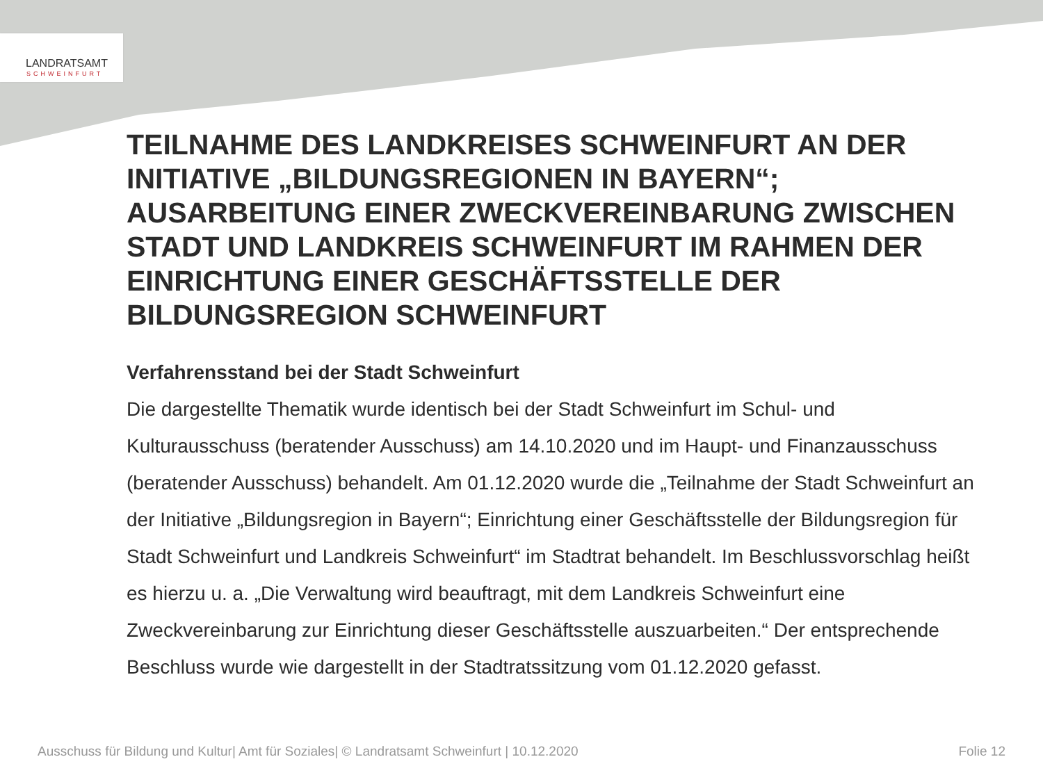LANDRATSAMT
SCHWEINFURT
TEILNAHME DES LANDKREISES SCHWEINFURT AN DER INITIATIVE „BILDUNGSREGIONEN IN BAYERN“; AUSARBEITUNG EINER ZWECKVEREINBARUNG ZWISCHEN STADT UND LANDKREIS SCHWEINFURT IM RAHMEN DER EINRICHTUNG EINER GESCHÄFTSSTELLE DER BILDUNGSREGION SCHWEINFURT
Verfahrensstand bei der Stadt Schweinfurt
Die dargestellte Thematik wurde identisch bei der Stadt Schweinfurt im Schul- und Kulturausschuss (beratender Ausschuss) am 14.10.2020 und im Haupt- und Finanzausschuss (beratender Ausschuss) behandelt. Am 01.12.2020 wurde die „Teilnahme der Stadt Schweinfurt an der Initiative „Bildungsregion in Bayern“; Einrichtung einer Geschäftsstelle der Bildungsregion für Stadt Schweinfurt und Landkreis Schweinfurt“ im Stadtrat behandelt. Im Beschlussvorschlag heißt es hierzu u. a. „Die Verwaltung wird beauftragt, mit dem Landkreis Schweinfurt eine Zweckvereinbarung zur Einrichtung dieser Geschäftsstelle auszuarbeiten.“ Der entsprechende Beschluss wurde wie dargestellt in der Stadtratssitzung vom 01.12.2020 gefasst.
Ausschuss für Bildung und Kultur| Amt für Soziales| © Landratsamt Schweinfurt | 10.12.2020 Folie 12